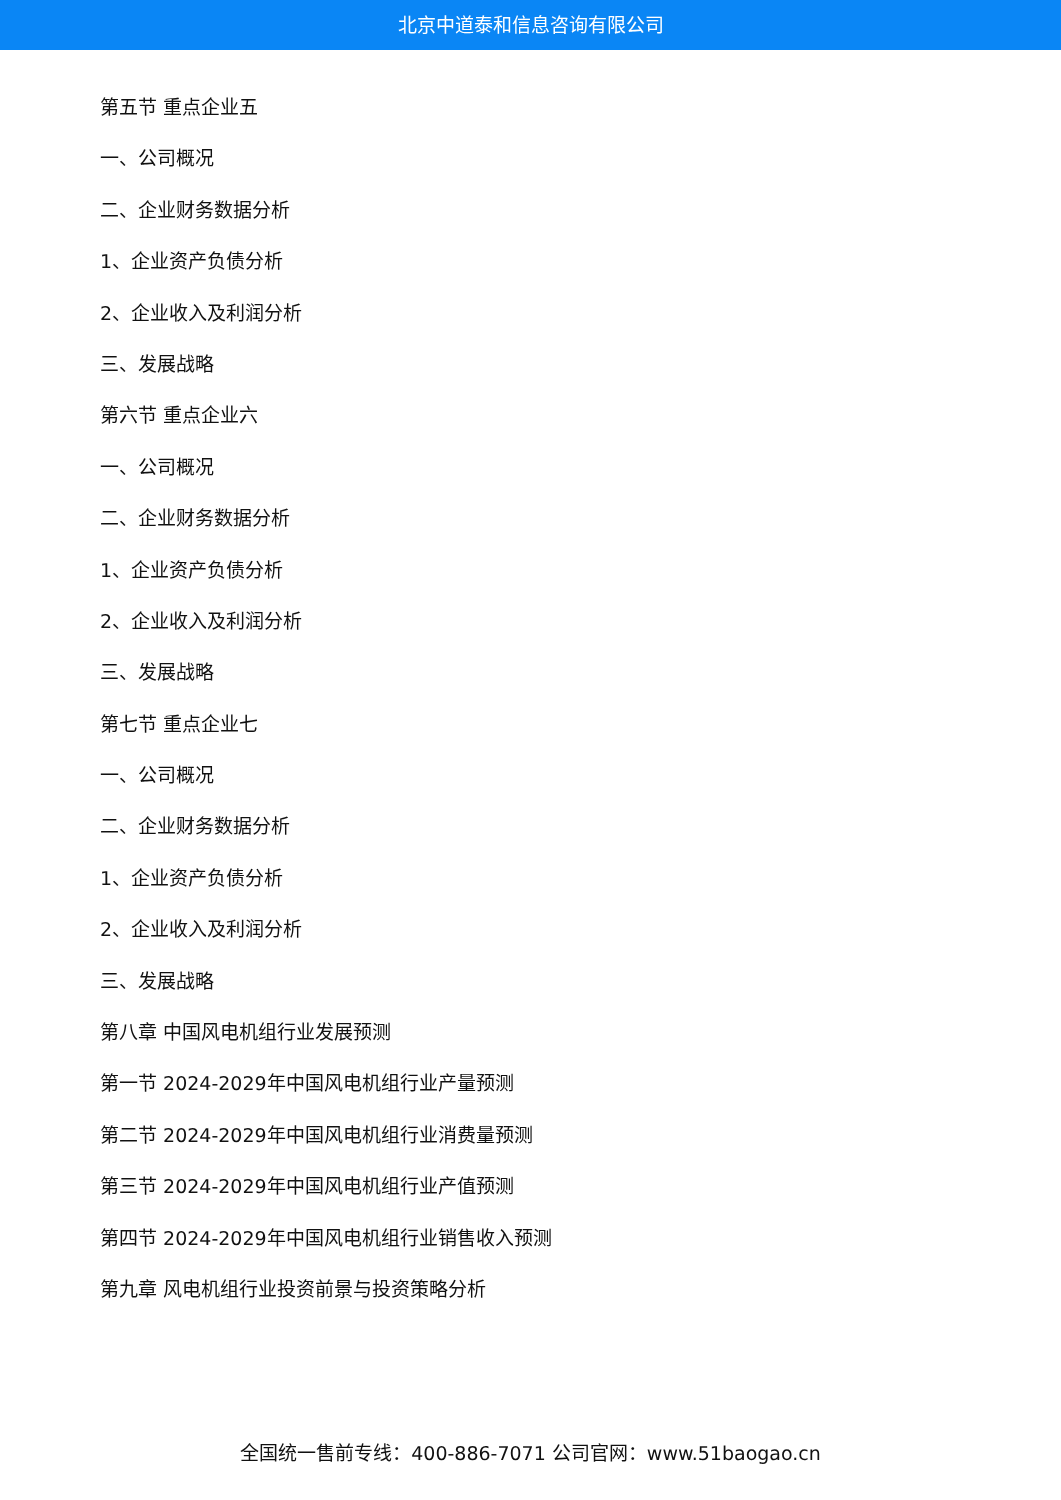北京中道泰和信息咨询有限公司
第五节 重点企业五
一、公司概况
二、企业财务数据分析
1、企业资产负债分析
2、企业收入及利润分析
三、发展战略
第六节 重点企业六
一、公司概况
二、企业财务数据分析
1、企业资产负债分析
2、企业收入及利润分析
三、发展战略
第七节 重点企业七
一、公司概况
二、企业财务数据分析
1、企业资产负债分析
2、企业收入及利润分析
三、发展战略
第八章 中国风电机组行业发展预测
第一节 2024-2029年中国风电机组行业产量预测
第二节 2024-2029年中国风电机组行业消费量预测
第三节 2024-2029年中国风电机组行业产值预测
第四节 2024-2029年中国风电机组行业销售收入预测
第九章 风电机组行业投资前景与投资策略分析
全国统一售前专线：400-886-7071 公司官网：www.51baogao.cn